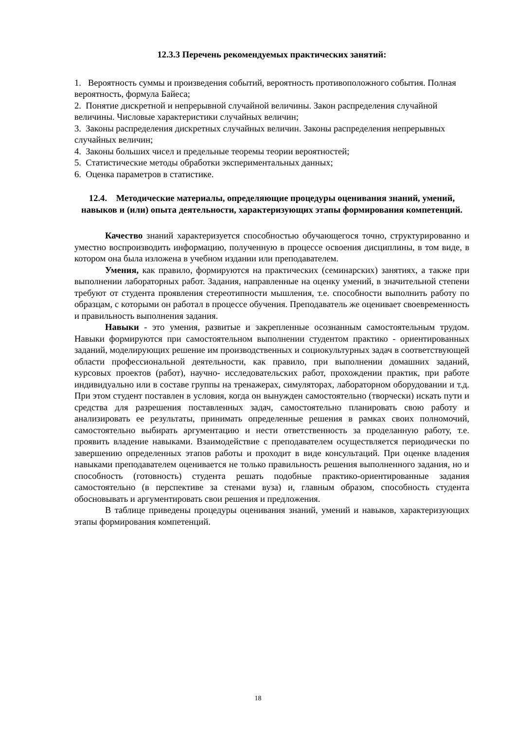12.3.3 Перечень рекомендуемых практических занятий:
1. Вероятность суммы и произведения событий, вероятность противоположного события. Полная вероятность, формула Байеса;
2. Понятие дискретной и непрерывной случайной величины. Закон распределения случайной величины. Числовые характеристики случайных величин;
3. Законы распределения дискретных случайных величин. Законы распределения непрерывных случайных величин;
4. Законы больших чисел и предельные теоремы теории вероятностей;
5. Статистические методы обработки экспериментальных данных;
6. Оценка параметров в статистике.
12.4. Методические материалы, определяющие процедуры оценивания знаний, умений, навыков и (или) опыта деятельности, характеризующих этапы формирования компетенций.
Качество знаний характеризуется способностью обучающегося точно, структурированно и уместно воспроизводить информацию, полученную в процессе освоения дисциплины, в том виде, в котором она была изложена в учебном издании или преподавателем.
Умения, как правило, формируются на практических (семинарских) занятиях, а также при выполнении лабораторных работ. Задания, направленные на оценку умений, в значительной степени требуют от студента проявления стереотипности мышления, т.е. способности выполнить работу по образцам, с которыми он работал в процессе обучения. Преподаватель же оценивает своевременность и правильность выполнения задания.
Навыки - это умения, развитые и закрепленные осознанным самостоятельным трудом. Навыки формируются при самостоятельном выполнении студентом практико - ориентированных заданий, моделирующих решение им производственных и социокультурных задач в соответствующей области профессиональной деятельности, как правило, при выполнении домашних заданий, курсовых проектов (работ), научно- исследовательских работ, прохождении практик, при работе индивидуально или в составе группы на тренажерах, симуляторах, лабораторном оборудовании и т.д. При этом студент поставлен в условия, когда он вынужден самостоятельно (творчески) искать пути и средства для разрешения поставленных задач, самостоятельно планировать свою работу и анализировать ее результаты, принимать определенные решения в рамках своих полномочий, самостоятельно выбирать аргументацию и нести ответственность за проделанную работу, т.е. проявить владение навыками. Взаимодействие с преподавателем осуществляется периодически по завершению определенных этапов работы и проходит в виде консультаций. При оценке владения навыками преподавателем оценивается не только правильность решения выполненного задания, но и способность (готовность) студента решать подобные практико-ориентированные задания самостоятельно (в перспективе за стенами вуза) и, главным образом, способность студента обосновывать и аргументировать свои решения и предложения.
В таблице приведены процедуры оценивания знаний, умений и навыков, характеризующих этапы формирования компетенций.
18